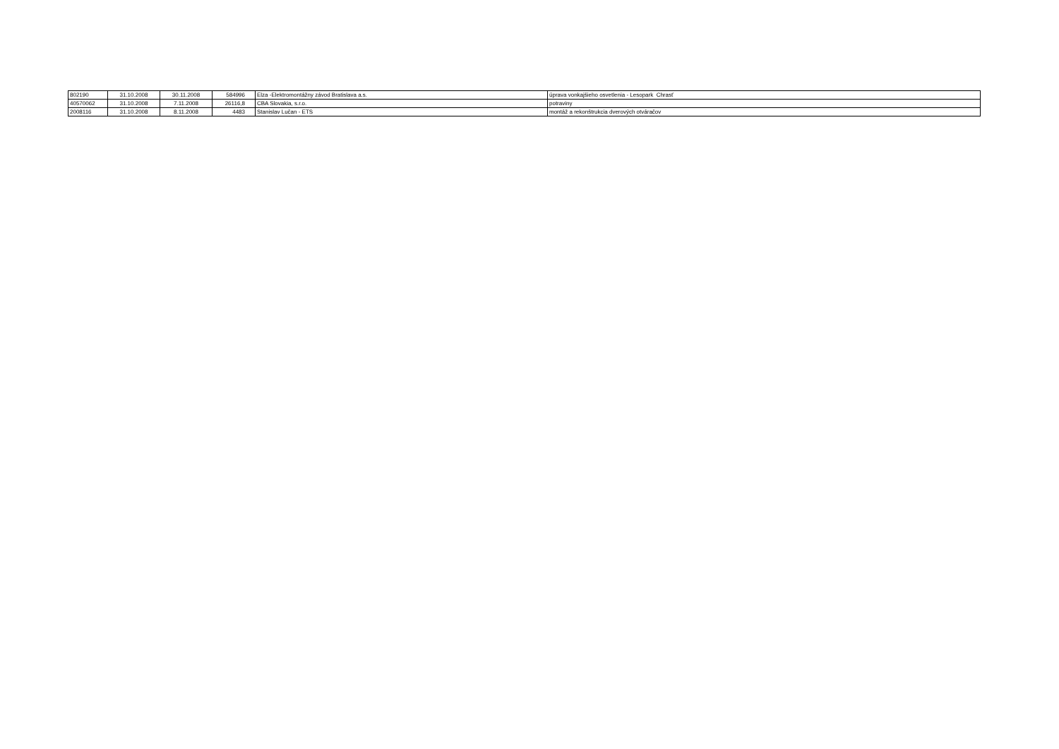| 802190 | 31.10.2008 | 30.11.2008 | 584996 | Elza -Elektromontážny závod Bratislava a.s. | úprava vonkajšieho osvetlenia - Lesopark Chrasť |
| 40570062 | 31.10.2008 | 7.11.2008 | 26116,8 | CBA Slovakia, s.r.o. | potraviny |
| 2008116 | 31.10.2008 | 8.11.2008 | 4483 | Stanislav Lučan - ETS | montáž a rekonštrukcia dverových otváračov |